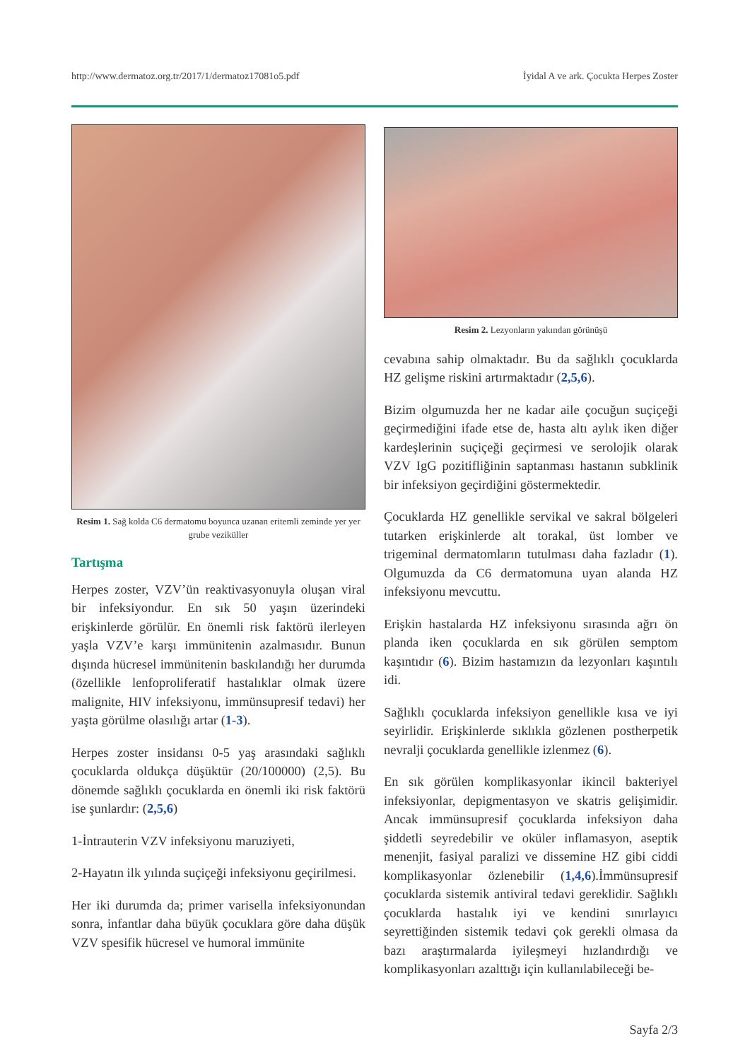http://www.dermatoz.org.tr/2017/1/dermatoz17081o5.pdf İyidal A ve ark. Çocukta Herpes Zoster
Resim 1. Sağ kolda C6 dermatomu boyunca uzanan eritemli zeminde yer yer grube veziküller
Tartışma
Herpes zoster, VZV’ün reaktivasyonuyla oluşan viral bir infeksiyondur. En sık 50 yaşın üzerindeki erişkinlerde görülür. En önemli risk faktörü ilerleyen yaşla VZV’e karşı immünitenin azalmasıdır. Bunun dışında hücresel immünitenin baskılandığı her durumda (özellikle lenfoproliferatif hastalıklar olmak üzere malignite, HIV infeksiyonu, immünsupresif tedavi) her yaşta görülme olasılığı artar (1-3).
Herpes zoster insidansı 0-5 yaş arasındaki sağlıklı çocuklarda oldukça düşüktür (20/100000) (2,5). Bu dönemde sağlıklı çocuklarda en önemli iki risk faktörü ise şunlardır: (2,5,6)
1-İntrauterin VZV infeksiyonu maruziyeti,
2-Hayatın ilk yılında suçiçeği infeksiyonu geçirilmesi.
Her iki durumda da; primer varisella infeksiyonundan sonra, infantlar daha büyük çocuklara göre daha düşük VZV spesifik hücresel ve humoral immünite
Resim 2. Lezyonların yakından görünüşü
cevabına sahip olmaktadır. Bu da sağlıklı çocuklarda HZ gelişme riskini artırmaktadır (2,5,6).
Bizim olgumuzda her ne kadar aile çocuğun suçiçeği geçirmediğini ifade etse de, hasta altı aylık iken diğer kardeşlerinin suçiçeği geçirmesi ve serolojik olarak VZV IgG pozitifliğinin saptanması hastanın subklinik bir infeksiyon geçirdiğini göstermektedir.
Çocuklarda HZ genellikle servikal ve sakral bölgeleri tutarken erişkinlerde alt torakal, üst lomber ve trigeminal dermatomların tutulması daha fazladır (1). Olgumuzda da C6 dermatomuna uyan alanda HZ infeksiyonu mevcuttu.
Erişkin hastalarda HZ infeksiyonu sırasında ağrı ön planda iken çocuklarda en sık görülen semptom kaşıntıdır (6). Bizim hastamızın da lezyonları kaşıntılı idi.
Sağlıklı çocuklarda infeksiyon genellikle kısa ve iyi seyirlidir. Erişkinlerde sıklıkla gözlenen postherpetik nevralji çocuklarda genellikle izlenmez (6).
En sık görülen komplikasyonlar ikincil bakteriyel infeksiyonlar, depigmentasyon ve skatris gelişimidir. Ancak immünsupresif çocuklarda infeksiyon daha şiddetli seyredebilir ve oküler inflamasyon, aseptik menenjit, fasiyal paralizi ve dissemine HZ gibi ciddi komplikasyonlar özlenebilir (1,4,6).İmmünsupresif çocuklarda sistemik antiviral tedavi gereklidir. Sağlıklı çocuklarda hastalık iyi ve kendini sınırlayıcı seyrettiğinden sistemik tedavi çok gerekli olmasa da bazı araştırmalarda iyileşmeyi hızlandırdığı ve komplikasyonları azalttığı için kullanılabileceği be-
Sayfa 2/3